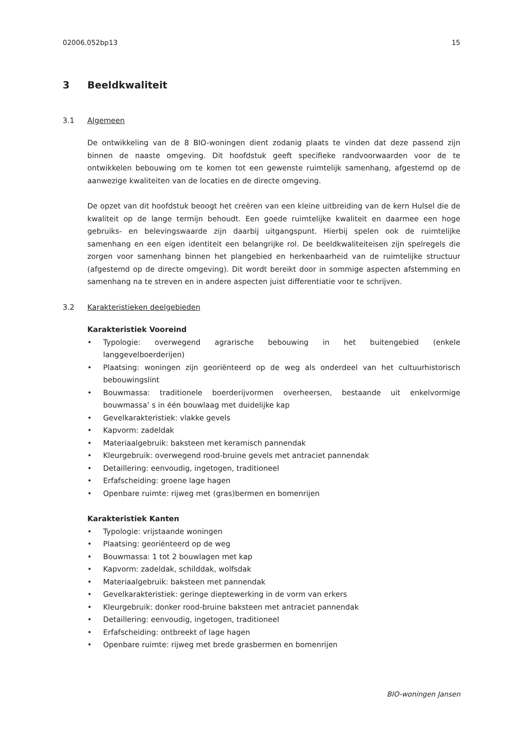02006.052bp13 15
3 Beeldkwaliteit
3.1 Algemeen
De ontwikkeling van de 8 BIO-woningen dient zodanig plaats te vinden dat deze passend zijn binnen de naaste omgeving. Dit hoofdstuk geeft specifieke randvoorwaarden voor de te ontwikkelen bebouwing om te komen tot een gewenste ruimtelijk samenhang, afgestemd op de aanwezige kwaliteiten van de locaties en de directe omgeving.
De opzet van dit hoofdstuk beoogt het creëren van een kleine uitbreiding van de kern Hulsel die de kwaliteit op de lange termijn behoudt. Een goede ruimtelijke kwaliteit en daarmee een hoge gebruiks- en belevingswaarde zijn daarbij uitgangspunt. Hierbij spelen ook de ruimtelijke samenhang en een eigen identiteit een belangrijke rol. De beeldkwaliteiteisen zijn spelregels die zorgen voor samenhang binnen het plangebied en herkenbaarheid van de ruimtelijke structuur (afgestemd op de directe omgeving). Dit wordt bereikt door in sommige aspecten afstemming en samenhang na te streven en in andere aspecten juist differentiatie voor te schrijven.
3.2 Karakteristieken deelgebieden
Karakteristiek Vooreind
• Typologie: overwegend agrarische bebouwing in het buitengebied (enkele langgevelboerderijen)
• Plaatsing: woningen zijn georiënteerd op de weg als onderdeel van het cultuurhistorisch bebouwingslint
• Bouwmassa: traditionele boerderijvormen overheersen, bestaande uit enkelvormige bouwmassa’ s in één bouwlaag met duidelijke kap
• Gevelkarakteristiek: vlakke gevels
• Kapvorm: zadeldak
• Materiaalgebruik: baksteen met keramisch pannendak
• Kleurgebruik: overwegend rood-bruine gevels met antraciet pannendak
• Detaillering: eenvoudig, ingetogen, traditioneel
• Erfafscheiding: groene lage hagen
• Openbare ruimte: rijweg met (gras)bermen en bomenrijen
Karakteristiek Kanten
• Typologie: vrijstaande woningen
• Plaatsing: georiënteerd op de weg
• Bouwmassa: 1 tot 2 bouwlagen met kap
• Kapvorm: zadeldak, schilddak, wolfsdak
• Materiaalgebruik: baksteen met pannendak
• Gevelkarakteristiek: geringe dieptewerking in de vorm van erkers
• Kleurgebruik: donker rood-bruine baksteen met antraciet pannendak
• Detaillering: eenvoudig, ingetogen, traditioneel
• Erfafscheiding: ontbreekt of lage hagen
• Openbare ruimte: rijweg met brede grasbermen en bomenrijen
BIO-woningen Jansen